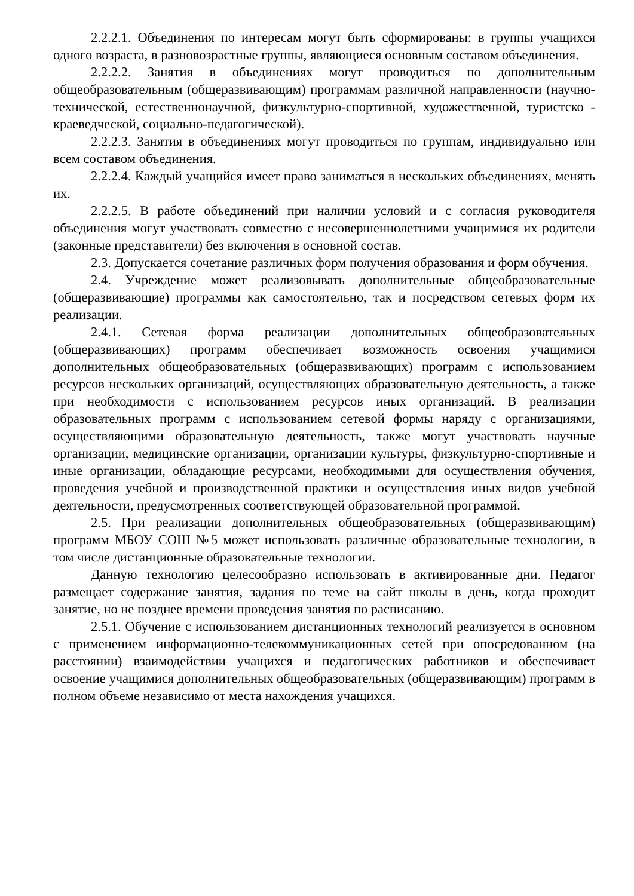2.2.2.1. Объединения по интересам могут быть сформированы: в группы учащихся одного возраста, в разновозрастные группы, являющиеся основным составом объединения.
2.2.2.2. Занятия в объединениях могут проводиться по дополнительным общеобразовательным (общеразвивающим) программам различной направленности (научно-технической, естественнонаучной, физкультурно-спортивной, художественной, туристско - краеведческой, социально-педагогической).
2.2.2.3. Занятия в объединениях могут проводиться по группам, индивидуально или всем составом объединения.
2.2.2.4. Каждый учащийся имеет право заниматься в нескольких объединениях, менять их.
2.2.2.5. В работе объединений при наличии условий и с согласия руководителя объединения могут участвовать совместно с несовершеннолетними учащимися их родители (законные представители) без включения в основной состав.
2.3. Допускается сочетание различных форм получения образования и форм обучения.
2.4. Учреждение может реализовывать дополнительные общеобразовательные (общеразвивающие) программы как самостоятельно, так и посредством сетевых форм их реализации.
2.4.1. Сетевая форма реализации дополнительных общеобразовательных (общеразвивающих) программ обеспечивает возможность освоения учащимися дополнительных общеобразовательных (общеразвивающих) программ с использованием ресурсов нескольких организаций, осуществляющих образовательную деятельность, а также при необходимости с использованием ресурсов иных организаций. В реализации образовательных программ с использованием сетевой формы наряду с организациями, осуществляющими образовательную деятельность, также могут участвовать научные организации, медицинские организации, организации культуры, физкультурно-спортивные и иные организации, обладающие ресурсами, необходимыми для осуществления обучения, проведения учебной и производственной практики и осуществления иных видов учебной деятельности, предусмотренных соответствующей образовательной программой.
2.5. При реализации дополнительных общеобразовательных (общеразвивающим) программ МБОУ СОШ №5 может использовать различные образовательные технологии, в том числе дистанционные образовательные технологии.
Данную технологию целесообразно использовать в активированные дни. Педагог размещает содержание занятия, задания по теме на сайт школы в день, когда проходит занятие, но не позднее времени проведения занятия по расписанию.
2.5.1. Обучение с использованием дистанционных технологий реализуется в основном с применением информационно-телекоммуникационных сетей при опосредованном (на расстоянии) взаимодействии учащихся и педагогических работников и обеспечивает освоение учащимися дополнительных общеобразовательных (общеразвивающим) программ в полном объеме независимо от места нахождения учащихся.